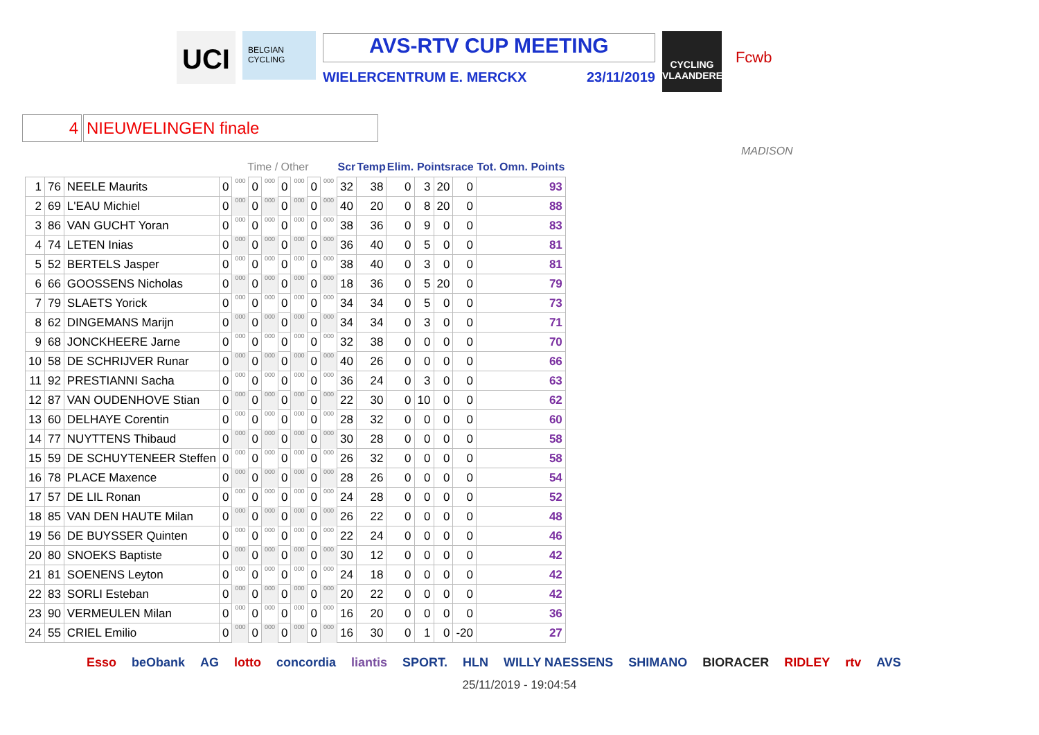UCI
BELGIAN CYCLING
AVS-RTV CUP MEETING
WIELERCENTRUM E. MERCKX 23/11/2019
CYCLING VLAANDEREN
Fcwb
4 NIEUWELINGEN finale
MADISON
| | | | Time / Other | | | | | | | | Scr | Temp | Elim. | Pointsrace | | | Tot. Omn. Points |
| --- | --- | --- | --- | --- | --- | --- | --- | --- | --- | --- | --- | --- | --- | --- | --- | --- | --- |
| 1 | 76 | NEELE Maurits | 0 | 000 | 0 | 000 | 0 | 000 | 0 | 000 | 32 | 38 | 0 | 3 | 20 | 0 | 93 |
| 2 | 69 | L'EAU Michiel | 0 | 000 | 0 | 000 | 0 | 000 | 0 | 000 | 40 | 20 | 0 | 8 | 20 | 0 | 88 |
| 3 | 86 | VAN GUCHT Yoran | 0 | 000 | 0 | 000 | 0 | 000 | 0 | 000 | 38 | 36 | 0 | 9 | 0 | 0 | 83 |
| 4 | 74 | LETEN Inias | 0 | 000 | 0 | 000 | 0 | 000 | 0 | 000 | 36 | 40 | 0 | 5 | 0 | 0 | 81 |
| 5 | 52 | BERTELS Jasper | 0 | 000 | 0 | 000 | 0 | 000 | 0 | 000 | 38 | 40 | 0 | 3 | 0 | 0 | 81 |
| 6 | 66 | GOOSSENS Nicholas | 0 | 000 | 0 | 000 | 0 | 000 | 0 | 000 | 18 | 36 | 0 | 5 | 20 | 0 | 79 |
| 7 | 79 | SLAETS Yorick | 0 | 000 | 0 | 000 | 0 | 000 | 0 | 000 | 34 | 34 | 0 | 5 | 0 | 0 | 73 |
| 8 | 62 | DINGEMANS Marijn | 0 | 000 | 0 | 000 | 0 | 000 | 0 | 000 | 34 | 34 | 0 | 3 | 0 | 0 | 71 |
| 9 | 68 | JONCKHEERE Jarne | 0 | 000 | 0 | 000 | 0 | 000 | 0 | 000 | 32 | 38 | 0 | 0 | 0 | 0 | 70 |
| 10 | 58 | DE SCHRIJVER Runar | 0 | 000 | 0 | 000 | 0 | 000 | 0 | 000 | 40 | 26 | 0 | 0 | 0 | 0 | 66 |
| 11 | 92 | PRESTIANNI Sacha | 0 | 000 | 0 | 000 | 0 | 000 | 0 | 000 | 36 | 24 | 0 | 3 | 0 | 0 | 63 |
| 12 | 87 | VAN OUDENHOVE Stian | 0 | 000 | 0 | 000 | 0 | 000 | 0 | 000 | 22 | 30 | 0 | 10 | 0 | 0 | 62 |
| 13 | 60 | DELHAYE Corentin | 0 | 000 | 0 | 000 | 0 | 000 | 0 | 000 | 28 | 32 | 0 | 0 | 0 | 0 | 60 |
| 14 | 77 | NUYTTENS Thibaud | 0 | 000 | 0 | 000 | 0 | 000 | 0 | 000 | 30 | 28 | 0 | 0 | 0 | 0 | 58 |
| 15 | 59 | DE SCHUYTENEER Steffen | 0 | 000 | 0 | 000 | 0 | 000 | 0 | 000 | 26 | 32 | 0 | 0 | 0 | 0 | 58 |
| 16 | 78 | PLACE Maxence | 0 | 000 | 0 | 000 | 0 | 000 | 0 | 000 | 28 | 26 | 0 | 0 | 0 | 0 | 54 |
| 17 | 57 | DE LIL Ronan | 0 | 000 | 0 | 000 | 0 | 000 | 0 | 000 | 24 | 28 | 0 | 0 | 0 | 0 | 52 |
| 18 | 85 | VAN DEN HAUTE Milan | 0 | 000 | 0 | 000 | 0 | 000 | 0 | 000 | 26 | 22 | 0 | 0 | 0 | 0 | 48 |
| 19 | 56 | DE BUYSSER Quinten | 0 | 000 | 0 | 000 | 0 | 000 | 0 | 000 | 22 | 24 | 0 | 0 | 0 | 0 | 46 |
| 20 | 80 | SNOEKS Baptiste | 0 | 000 | 0 | 000 | 0 | 000 | 0 | 000 | 30 | 12 | 0 | 0 | 0 | 0 | 42 |
| 21 | 81 | SOENENS Leyton | 0 | 000 | 0 | 000 | 0 | 000 | 0 | 000 | 24 | 18 | 0 | 0 | 0 | 0 | 42 |
| 22 | 83 | SORLI Esteban | 0 | 000 | 0 | 000 | 0 | 000 | 0 | 000 | 20 | 22 | 0 | 0 | 0 | 0 | 42 |
| 23 | 90 | VERMEULEN Milan | 0 | 000 | 0 | 000 | 0 | 000 | 0 | 000 | 16 | 20 | 0 | 0 | 0 | 0 | 36 |
| 24 | 55 | CRIEL Emilio | 0 | 000 | 0 | 000 | 0 | 000 | 0 | 000 | 16 | 30 | 0 | 1 | 0 | -20 | 27 |
Esso beObank AG lotto concordia liantis SPORT. HLN WILLY NAESSENS SHIMANO BIORACER RIDLEY rtv AVS
25/11/2019 - 19:04:54